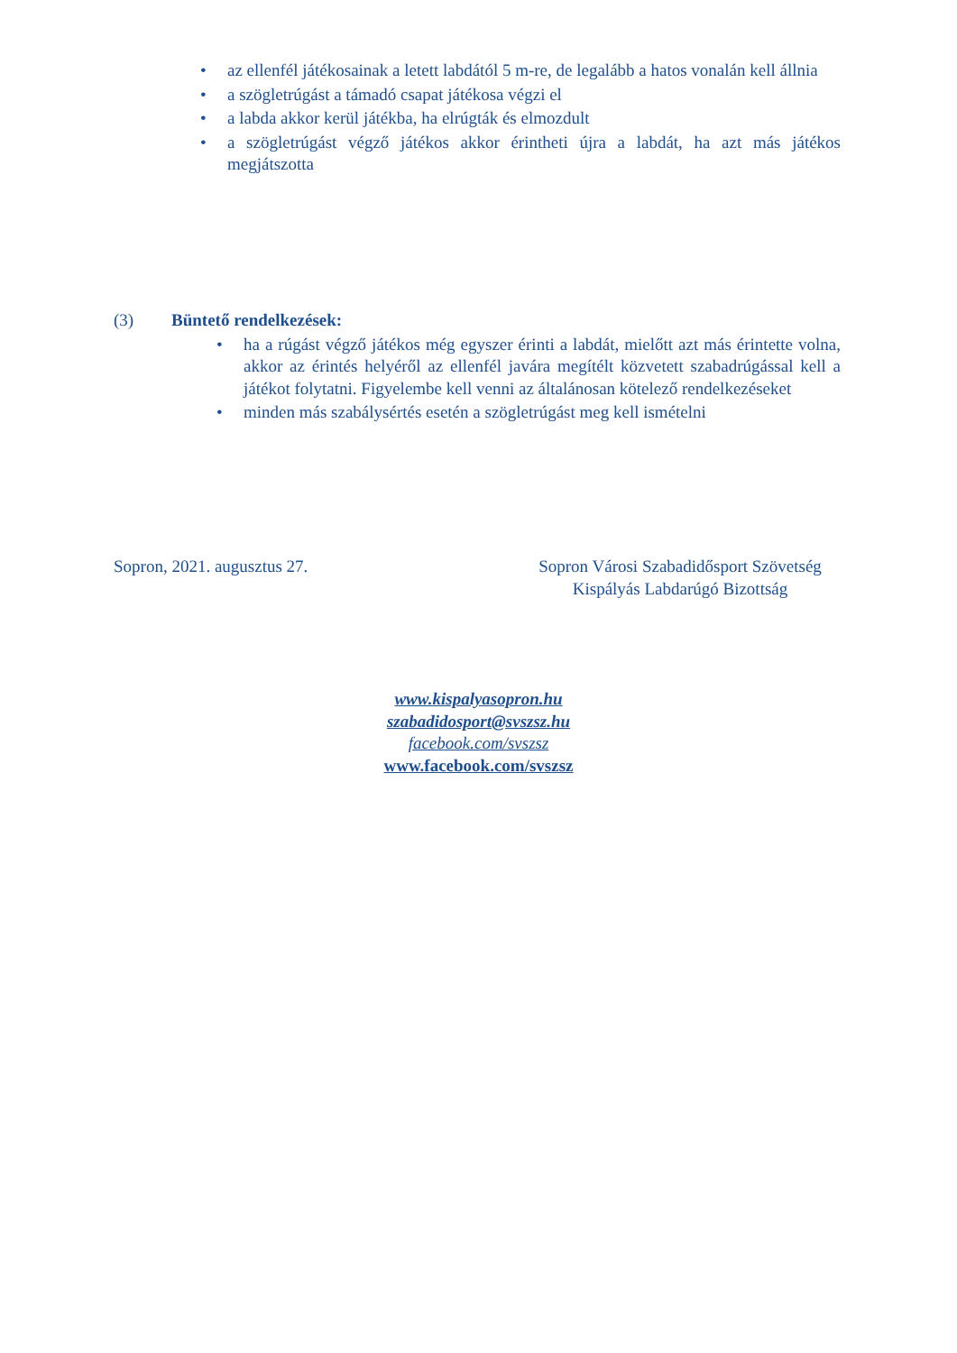• az ellenfél játékosainak a letett labdától 5 m-re, de legalább a hatos vonalán kell állnia
• a szögletrúgást a támadó csapat játékosa végzi el
• a labda akkor kerül játékba, ha elrúgták és elmozdult
• a szögletrúgást végző játékos akkor érintheti újra a labdát, ha azt más játékos megjátszotta
(3) Büntető rendelkezések:
• ha a rúgást végző játékos még egyszer érinti a labdát, mielőtt azt más érintette volna, akkor az érintés helyéről az ellenfél javára megítélt közvetett szabadrúgással kell a játékot folytatni. Figyelembe kell venni az általánosan kötelező rendelkezéseket
• minden más szabálysértés esetén a szögletrúgást meg kell ismételni
Sopron, 2021. augusztus 27. Sopron Városi Szabadidősport Szövetség
Kispályás Labdarúgó Bizottság
www.kispalyasopron.hu
szabadidosport@svszsz.hu
facebook.com/svszsz
www.facebook.com/svszsz